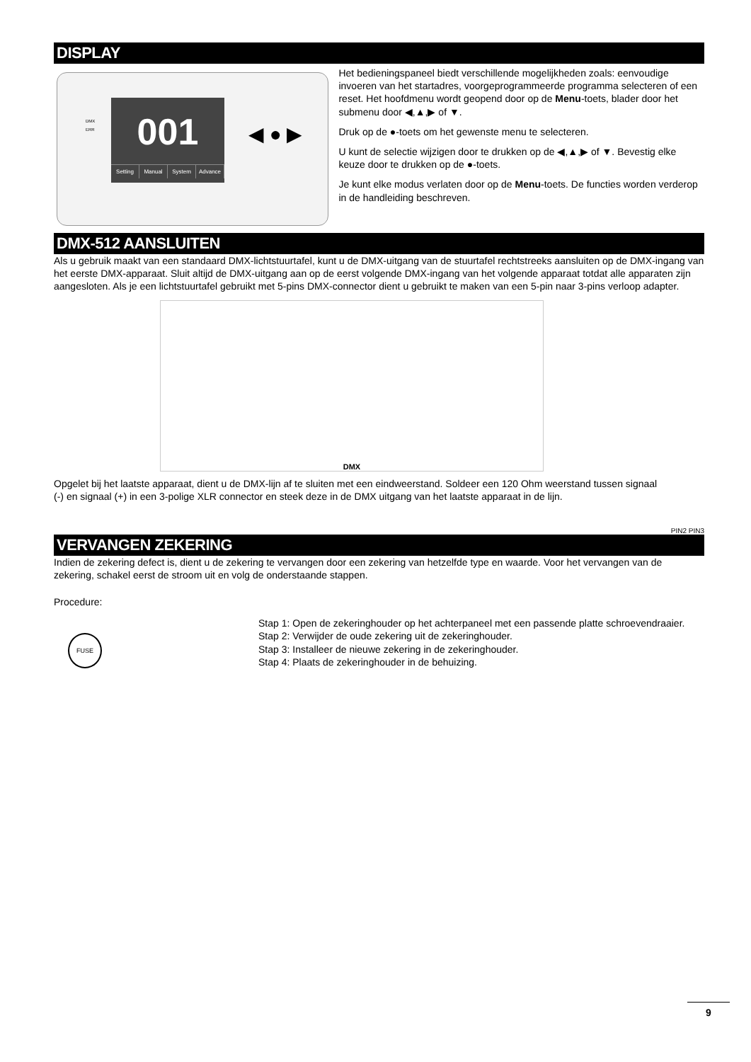DISPLAY
DMX
ERR
001
Setting Manual System Advance
◀ ● ▶
Het bedieningspaneel biedt verschillende mogelijkheden zoals: eenvoudige invoeren van het startadres, voorgeprogrammeerde programma selecteren of een reset. Het hoofdmenu wordt geopend door op de Menu-toets, blader door het submenu door ◀,▲,▶ of ▼.
Druk op de ●-toets om het gewenste menu te selecteren.
U kunt de selectie wijzigen door te drukken op de ◀,▲,▶ of ▼. Bevestig elke keuze door te drukken op de ●-toets.
Je kunt elke modus verlaten door op de Menu-toets. De functies worden verderop in de handleiding beschreven.
DMX-512 AANSLUITEN
Als u gebruik maakt van een standaard DMX-lichtstuurtafel, kunt u de DMX-uitgang van de stuurtafel rechtstreeks aansluiten op de DMX-ingang van het eerste DMX-apparaat. Sluit altijd de DMX-uitgang aan op de eerst volgende DMX-ingang van het volgende apparaat totdat alle apparaten zijn aangesloten. Als je een lichtstuurtafel gebruikt met 5-pins DMX-connector dient u gebruikt te maken van een 5-pin naar 3-pins verloop adapter.
DMX
Opgelet bij het laatste apparaat, dient u de DMX-lijn af te sluiten met een eindweerstand. Soldeer een 120 Ohm weerstand tussen signaal (-) en signaal (+) in een 3-polige XLR connector en steek deze in de DMX uitgang van het laatste apparaat in de lijn.
PIN2 PIN3
VERVANGEN ZEKERING
Indien de zekering defect is, dient u de zekering te vervangen door een zekering van hetzelfde type en waarde. Voor het vervangen van de zekering, schakel eerst de stroom uit en volg de onderstaande stappen.
Procedure:
FUSE
Stap 1: Open de zekeringhouder op het achterpaneel met een passende platte schroevendraaier.
Stap 2: Verwijder de oude zekering uit de zekeringhouder.
Stap 3: Installeer de nieuwe zekering in de zekeringhouder.
Stap 4: Plaats de zekeringhouder in de behuizing.
9